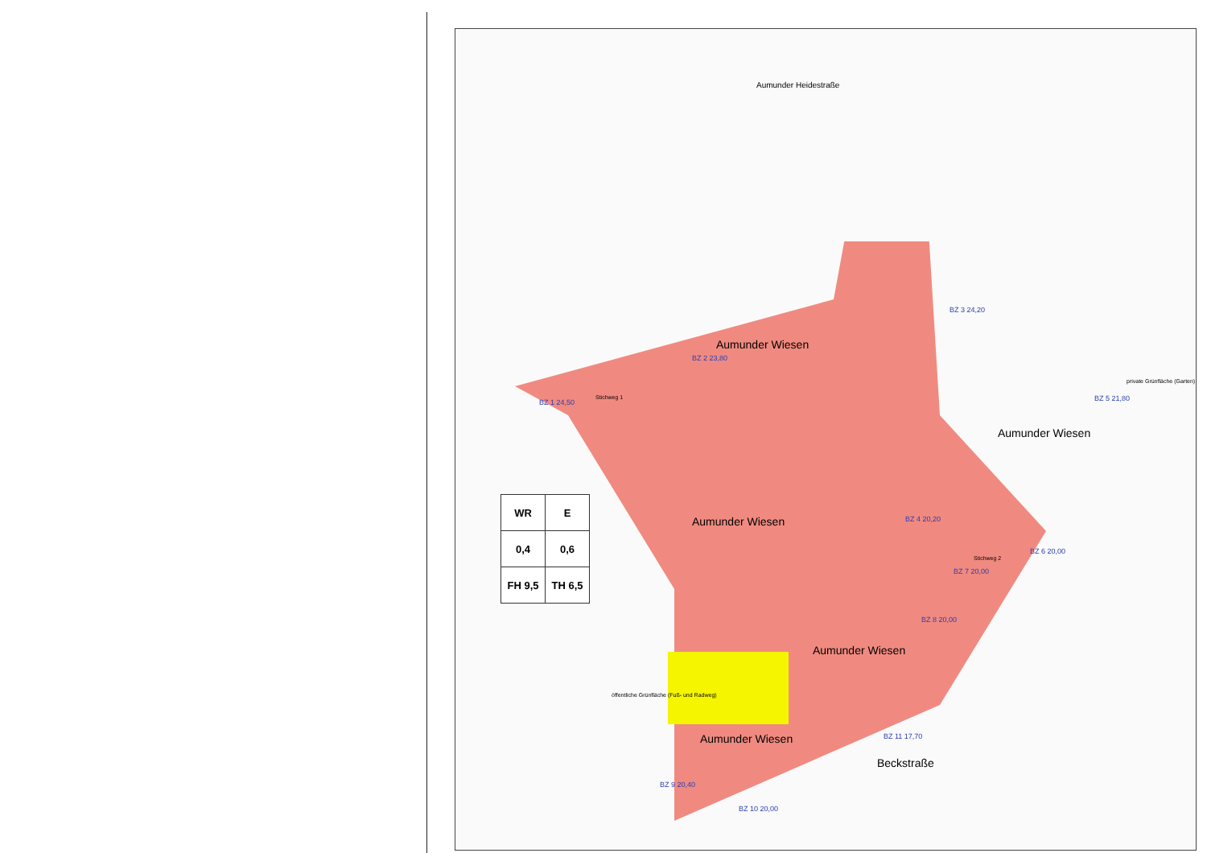Aumunder Heidestraße
Aumunder Wiesen
Aumunder Wiesen
Aumunder Wiesen
Aumunder Wiesen
Aumunder Wiesen
Beckstraße
BZ 3 24,20
BZ 2 23,80
BZ 1 24,50 BZ 5 21,80
BZ 4 20,20
BZ 6 20,00
BZ 7 20,00
BZ 8 20,00
BZ 9 20,40
BZ 10 20,00
BZ 11 17,70
Stichweg 1
Stichweg 2
private Grünfläche (Garten)
öffentliche Grünfläche (Fuß- und Radweg)
| WR | E |
| 0,4 | 0,6 |
| FH 9,5 | TH 6,5 |